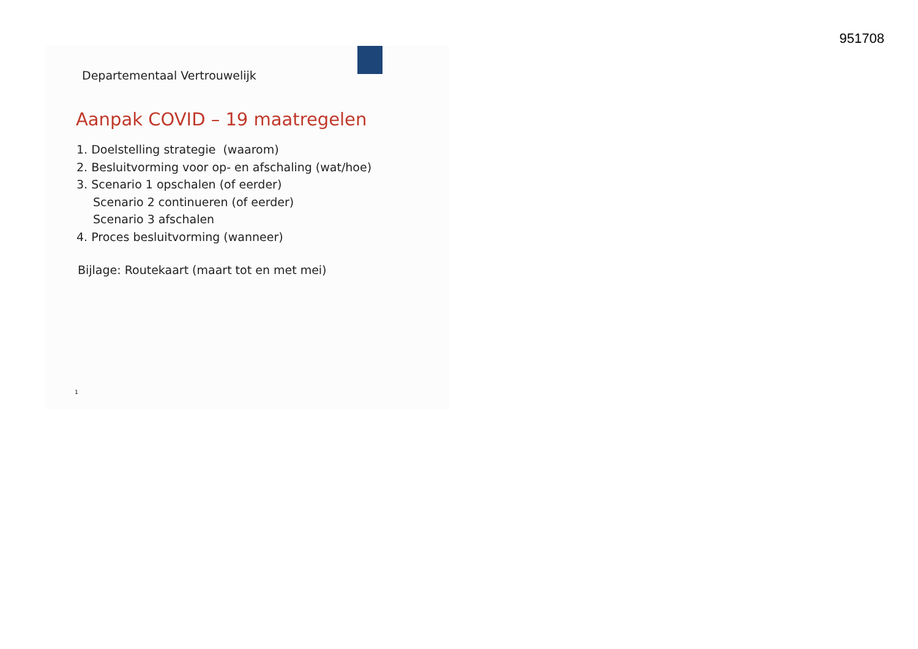951708
Departementaal Vertrouwelijk
Aanpak COVID – 19 maatregelen
1. Doelstelling strategie (waarom)
2. Besluitvorming voor op- en afschaling (wat/hoe)
3. Scenario 1 opschalen (of eerder)
Scenario 2 continueren (of eerder)
Scenario 3 afschalen
4. Proces besluitvorming (wanneer)
Bijlage: Routekaart (maart tot en met mei)
1